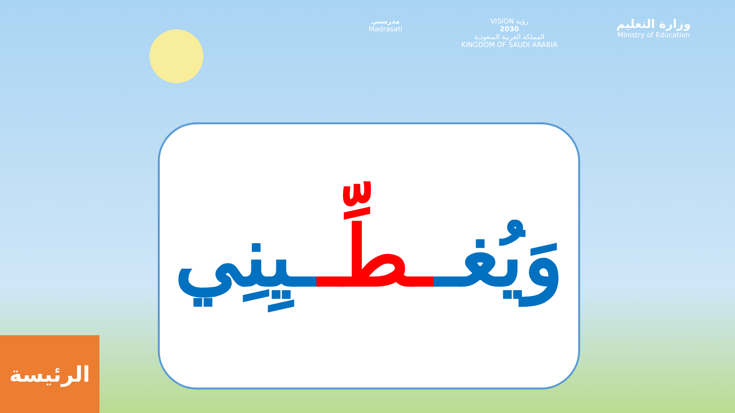مدرستي
Madrasati
VISION رؤية
2030
المملكة العربية السعودية
KINGDOM OF SAUDI ARABIA
وزارة التعليم
Ministry of Education
وَيُغــطِّــيِنِي
الرئيسة